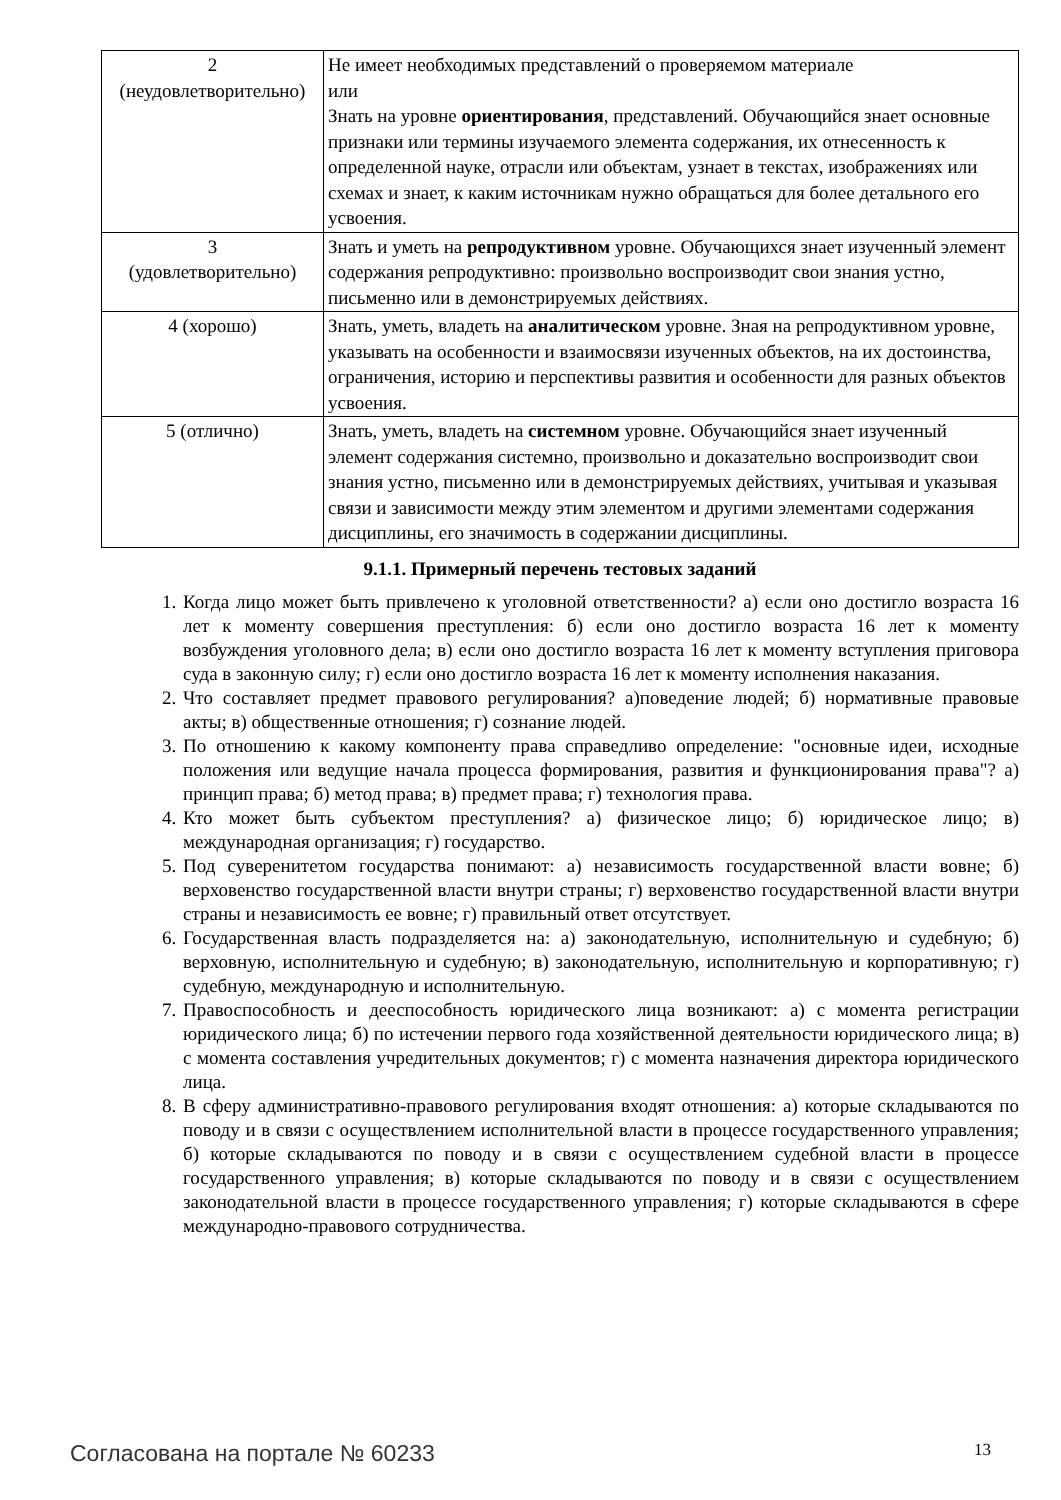| 2 (неудовлетворительно) | Не имеет необходимых представлений о проверяемом материале или Знать на уровне ориентирования , представлений. Обучающийся знает основные признаки или термины изучаемого элемента содержания, их отнесенность к определенной науке, отрасли или объектам, узнает в текстах, изображениях или схемах и знает, к каким источникам нужно обращаться для более детального его усвоения. |
| 3 (удовлетворительно) | Знать и уметь на репродуктивном уровне. Обучающихся знает изученный элемент содержания репродуктивно: произвольно воспроизводит свои знания устно, письменно или в демонстрируемых действиях. |
| 4 (хорошо) | Знать, уметь, владеть на аналитическом уровне. Зная на репродуктивном уровне, указывать на особенности и взаимосвязи изученных объектов, на их достоинства, ограничения, историю и перспективы развития и особенности для разных объектов усвоения. |
| 5 (отлично) | Знать, уметь, владеть на системном уровне. Обучающийся знает изученный элемент содержания системно, произвольно и доказательно воспроизводит свои знания устно, письменно или в демонстрируемых действиях, учитывая и указывая связи и зависимости между этим элементом и другими элементами содержания дисциплины, его значимость в содержании дисциплины. |
9.1.1. Примерный перечень тестовых заданий
1. Когда лицо может быть привлечено к уголовной ответственности? а) если оно достигло возраста 16 лет к моменту совершения преступления: б) если оно достигло возраста 16 лет к моменту возбуждения уголовного дела; в) если оно достигло возраста 16 лет к моменту вступления приговора суда в законную силу; г) если оно достигло возраста 16 лет к моменту исполнения наказания.
2. Что составляет предмет правового регулирования? а)поведение людей; б) нормативные правовые акты; в) общественные отношения; г) сознание людей.
3. По отношению к какому компоненту права справедливо определение: "основные идеи, исходные положения или ведущие начала процесса формирования, развития и функционирования права"? а) принцип права; б) метод права; в) предмет права; г) технология права.
4. Кто может быть субъектом преступления? а) физическое лицо; б) юридическое лицо; в) международная организация; г) государство.
5. Под суверенитетом государства понимают: а) независимость государственной власти вовне; б) верховенство государственной власти внутри страны; г) верховенство государственной власти внутри страны и независимость ее вовне; г) правильный ответ отсутствует.
6. Государственная власть подразделяется на: а) законодательную, исполнительную и судебную; б) верховную, исполнительную и судебную; в) законодательную, исполнительную и корпоративную; г) судебную, международную и исполнительную.
7. Правоспособность и дееспособность юридического лица возникают: а) с момента регистрации юридического лица; б) по истечении первого года хозяйственной деятельности юридического лица; в) с момента составления учредительных документов; г) с момента назначения директора юридического лица.
8. В сферу административно-правового регулирования входят отношения: а) которые складываются по поводу и в связи с осуществлением исполнительной власти в процессе государственного управления; б) которые складываются по поводу и в связи с осуществлением судебной власти в процессе государственного управления; в) которые складываются по поводу и в связи с осуществлением законодательной власти в процессе государственного управления; г) которые складываются в сфере международно-правового сотрудничества.
Согласована на портале № 60233 13